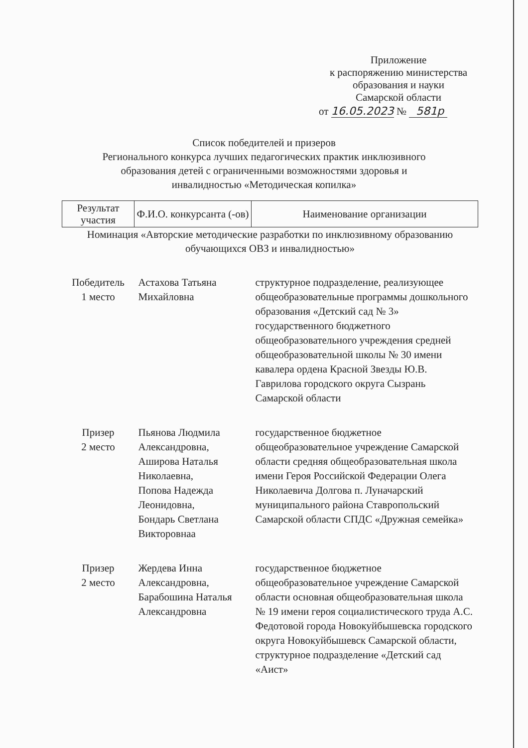Приложение
к распоряжению министерства
образования и науки
Самарской области
от 16.05.2023 № 581р
Список победителей и призеров
Регионального конкурса лучших педагогических практик инклюзивного
образования детей с ограниченными возможностями здоровья и
инвалидностью «Методическая копилка»
| Результат участия | Ф.И.О. конкурсанта (-ов) | Наименование организации |
| --- | --- | --- |
| Номинация «Авторские методические разработки по инклюзивному образованию обучающихся ОВЗ и инвалидностью» | | |
| Победитель 1 место | Астахова Татьяна Михайловна | структурное подразделение, реализующее общеобразовательные программы дошкольного образования «Детский сад № 3» государственного бюджетного общеобразовательного учреждения средней общеобразовательной школы № 30 имени кавалера ордена Красной Звезды Ю.В. Гаврилова городского округа Сызрань Самарской области |
| Призер 2 место | Пьянова Людмила Александровна, Аширова Наталья Николаевна, Попова Надежда Леонидовна, Бондарь Светлана Викторовнаа | государственное бюджетное общеобразовательное учреждение Самарской области средняя общеобразовательная школа имени Героя Российской Федерации Олега Николаевича Долгова п. Луначарский муниципального района Ставропольский Самарской области СПДС «Дружная семейка» |
| Призер 2 место | Жердева Инна Александровна, Барабошина Наталья Александровна | государственное бюджетное общеобразовательное учреждение Самарской области основная общеобразовательная школа № 19 имени героя социалистического труда А.С. Федотовой города Новокуйбышевска городского округа Новокуйбышевск Самарской области, структурное подразделение «Детский сад «Аист» |